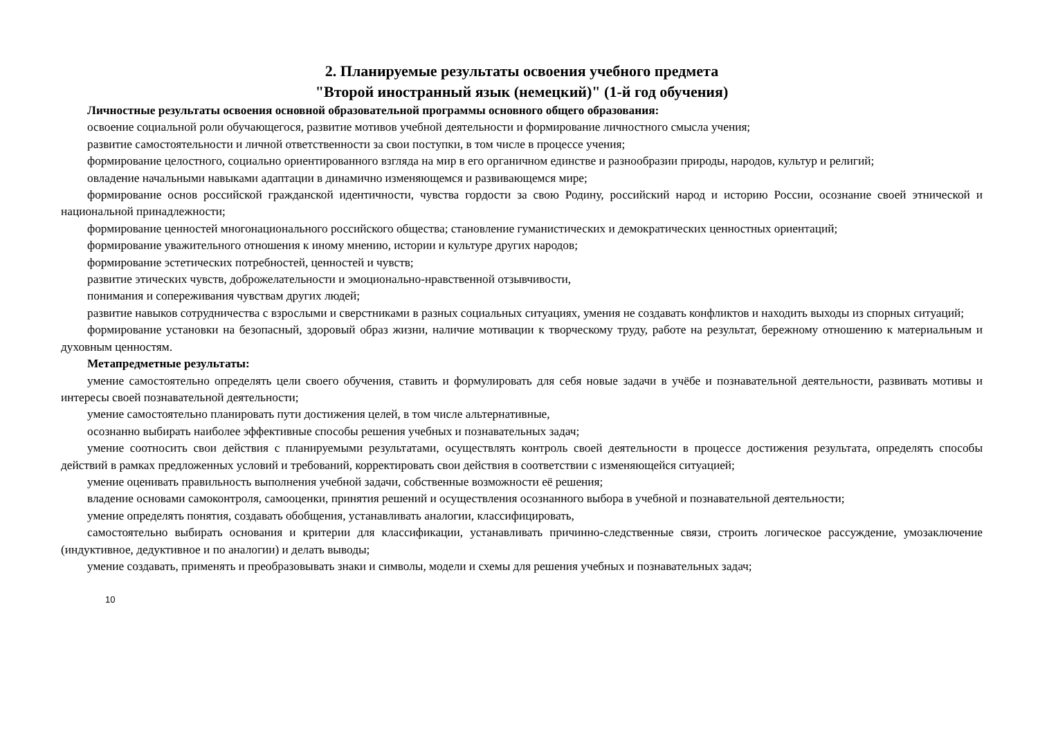2. Планируемые результаты освоения учебного предмета
"Второй иностранный язык (немецкий)" (1-й год обучения)
Личностные результаты освоения основной образовательной программы основного общего образования:
освоение социальной роли обучающегося, развитие мотивов учебной деятельности и формирование личностного смысла учения;
развитие самостоятельности и личной ответственности за свои поступки, в том числе в процессе учения;
формирование целостного, социально ориентированного взгляда на мир в его органичном единстве и разнообразии природы, народов, культур и религий;
овладение начальными навыками адаптации в динамично изменяющемся и развивающемся мире;
формирование основ российской гражданской идентичности, чувства гордости за свою Родину, российский народ и историю России, осознание своей этнической и национальной принадлежности;
формирование ценностей многонационального российского общества; становление гуманистических и демократических ценностных ориентаций;
формирование уважительного отношения к иному мнению, истории и культуре других народов;
формирование эстетических потребностей, ценностей и чувств;
развитие этических чувств, доброжелательности и эмоционально-нравственной отзывчивости,
понимания и сопереживания чувствам других людей;
развитие навыков сотрудничества с взрослыми и сверстниками в разных социальных ситуациях, умения не создавать конфликтов и находить выходы из спорных ситуаций;
формирование установки на безопасный, здоровый образ жизни, наличие мотивации к творческому труду, работе на результат, бережному отношению к материальным и духовным ценностям.
Метапредметные результаты:
умение самостоятельно определять цели своего обучения, ставить и формулировать для себя новые задачи в учёбе и познавательной деятельности, развивать мотивы и интересы своей познавательной деятельности;
умение самостоятельно планировать пути достижения целей, в том числе альтернативные,
осознанно выбирать наиболее эффективные способы решения учебных и познавательных задач;
умение соотносить свои действия с планируемыми результатами, осуществлять контроль своей деятельности в процессе достижения результата, определять способы действий в рамках предложенных условий и требований, корректировать свои действия в соответствии с изменяющейся ситуацией;
умение оценивать правильность выполнения учебной задачи, собственные возможности её решения;
владение основами самоконтроля, самооценки, принятия решений и осуществления осознанного выбора в учебной и познавательной деятельности;
умение определять понятия, создавать обобщения, устанавливать аналогии, классифицировать,
самостоятельно выбирать основания и критерии для классификации, устанавливать причинно-следственные связи, строить логическое рассуждение, умозаключение (индуктивное, дедуктивное и по аналогии) и делать выводы;
умение создавать, применять и преобразовывать знаки и символы, модели и схемы для решения учебных и познавательных задач;
10